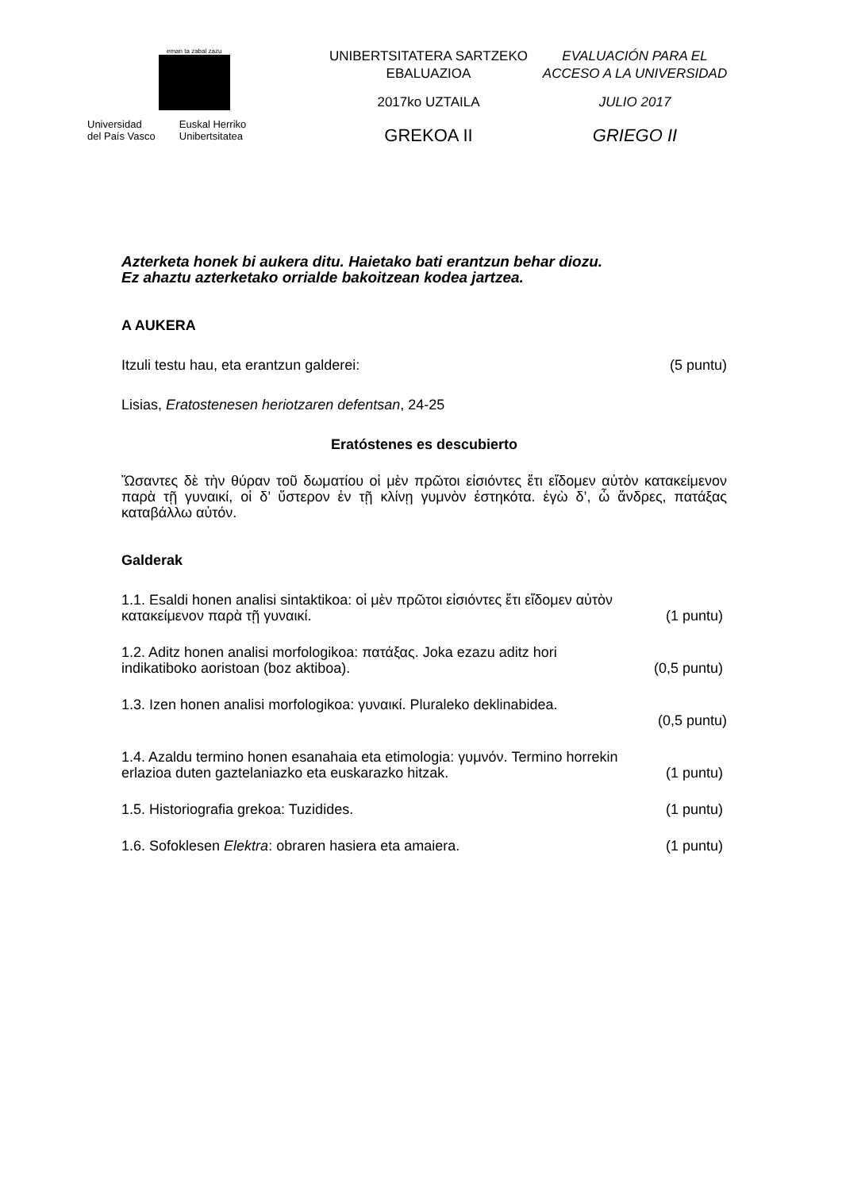eman ta zabal zazu
Universidad
del País Vasco
Euskal Herriko
Unibertsitatea
UNIBERTSITATERA SARTZEKO
EBALUAZIOA
2017ko UZTAILA
GREKOA II
EVALUACIÓN PARA EL
ACCESO A LA UNIVERSIDAD
JULIO 2017
GRIEGO II
Azterketa honek bi aukera ditu. Haietako bati erantzun behar diozu.
Ez ahaztu azterketako orrialde bakoitzean kodea jartzea.
A AUKERA
Itzuli testu hau, eta erantzun galderei: (5 puntu)
Lisias, Eratostenesen heriotzaren defentsan, 24-25
Eratóstenes es descubierto
Ὤσαντες δὲ τὴν θύραν τοῦ δωματίου οἱ μὲν πρῶτοι εἰσιόντες ἔτι εἴδομεν αὐτὸν κατακείμενον παρὰ τῇ γυναικί, οἱ δ’ ὕστερον ἐν τῇ κλίνῃ γυμνὸν ἑστηκότα. ἐγὼ δ’, ὦ ἄνδρες, πατάξας καταβάλλω αὐτόν.
Galderak
1.1. Esaldi honen analisi sintaktikoa: οἱ μὲν πρῶτοι εἰσιόντες ἔτι εἴδομεν αὐτὸν
κατακείμενον παρὰ τῇ γυναικί. (1 puntu)
1.2. Aditz honen analisi morfologikoa: πατάξας. Joka ezazu aditz hori
indikatiboko aoristoan (boz aktiboa). (0,5 puntu)
1.3. Izen honen analisi morfologikoa: γυναικί. Pluraleko deklinabidea.
(0,5 puntu)
1.4. Azaldu termino honen esanahaia eta etimologia: γυμνόν. Termino horrekin
erlazioa duten gaztelaniazko eta euskarazko hitzak. (1 puntu)
1.5. Historiografia grekoa: Tuzidides. (1 puntu)
1.6. Sofoklesen Elektra: obraren hasiera eta amaiera. (1 puntu)